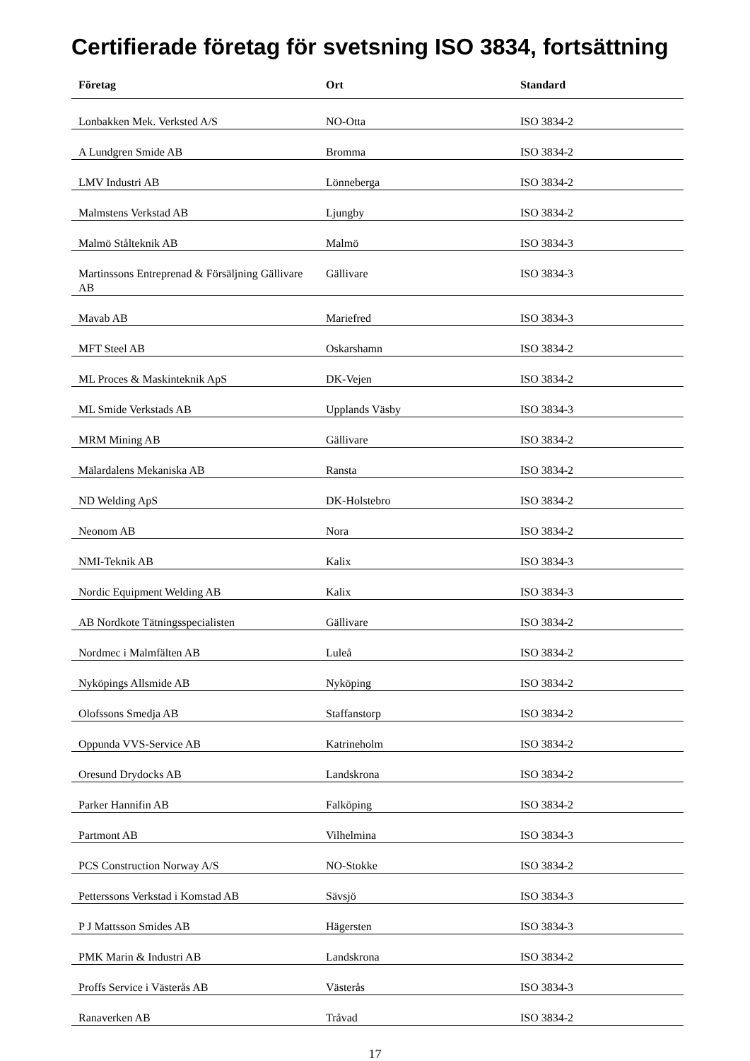Certifierade företag för svetsning ISO 3834, fortsättning
| Företag | Ort | Standard |
| --- | --- | --- |
| Lonbakken Mek. Verksted A/S | NO-Otta | ISO 3834-2 |
| A Lundgren Smide AB | Bromma | ISO 3834-2 |
| LMV Industri AB | Lönneberga | ISO 3834-2 |
| Malmstens Verkstad AB | Ljungby | ISO 3834-2 |
| Malmö Stålteknik AB | Malmö | ISO 3834-3 |
| Martinssons Entreprenad & Försäljning Gällivare AB | Gällivare | ISO 3834-3 |
| Mavab AB | Mariefred | ISO 3834-3 |
| MFT Steel AB | Oskarshamn | ISO 3834-2 |
| ML Proces & Maskinteknik ApS | DK-Vejen | ISO 3834-2 |
| ML Smide Verkstads AB | Upplands Väsby | ISO 3834-3 |
| MRM Mining AB | Gällivare | ISO 3834-2 |
| Mälardalens Mekaniska AB | Ransta | ISO 3834-2 |
| ND Welding ApS | DK-Holstebro | ISO 3834-2 |
| Neonom AB | Nora | ISO 3834-2 |
| NMI-Teknik AB | Kalix | ISO 3834-3 |
| Nordic Equipment Welding AB | Kalix | ISO 3834-3 |
| AB Nordkote Tätningsspecialisten | Gällivare | ISO 3834-2 |
| Nordmec i Malmfälten AB | Luleå | ISO 3834-2 |
| Nyköpings Allsmide AB | Nyköping | ISO 3834-2 |
| Olofssons Smedja AB | Staffanstorp | ISO 3834-2 |
| Oppunda VVS-Service AB | Katrineholm | ISO 3834-2 |
| Oresund Drydocks AB | Landskrona | ISO 3834-2 |
| Parker Hannifin AB | Falköping | ISO 3834-2 |
| Partmont AB | Vilhelmina | ISO 3834-3 |
| PCS Construction Norway A/S | NO-Stokke | ISO 3834-2 |
| Petterssons Verkstad i Komstad AB | Sävsjö | ISO 3834-3 |
| P J Mattsson Smides AB | Hägersten | ISO 3834-3 |
| PMK Marin & Industri AB | Landskrona | ISO 3834-2 |
| Proffs Service i Västerås AB | Västerås | ISO 3834-3 |
| Ranaverken AB | Tråvad | ISO 3834-2 |
17